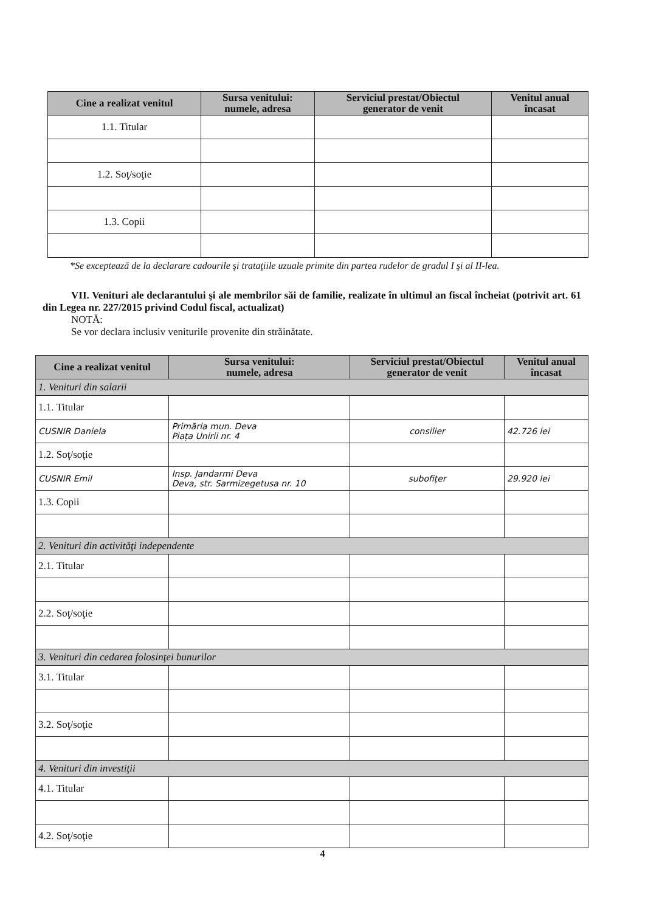| Cine a realizat venitul | Sursa venitului: numele, adresa | Serviciul prestat/Obiectul generator de venit | Venitul anual încasat |
| --- | --- | --- | --- |
| 1.1. Titular | | | |
| 1.2. Soţ/soţie | | | |
| 1.3. Copii | | | |
*Se exceptează de la declarare cadourile şi trataţiile uzuale primite din partea rudelor de gradul I şi al II-lea.
VII. Venituri ale declarantului şi ale membrilor săi de familie, realizate în ultimul an fiscal încheiat (potrivit art. 61 din Legea nr. 227/2015 privind Codul fiscal, actualizat)
NOTĂ:
Se vor declara inclusiv veniturile provenite din străinătate.
| Cine a realizat venitul | Sursa venitului: numele, adresa | Serviciul prestat/Obiectul generator de venit | Venitul anual încasat |
| --- | --- | --- | --- |
| 1. Venituri din salarii | | | |
| 1.1. Titular | | | |
| CUSNIR Daniela | Primăria mun. Deva Piața Unirii nr. 4 | consilier | 42.726 lei |
| 1.2. Soţ/soţie | | | |
| CUSNIR Emil | Insp. Jandarmi Deva Deva, str. Sarmizegetusa nr. 10 | subofițer | 29.920 lei |
| 1.3. Copii | | | |
| 2. Venituri din activităţi independente | | | |
| 2.1. Titular | | | |
| 2.2. Soţ/soţie | | | |
| 3. Venituri din cedarea folosinţei bunurilor | | | |
| 3.1. Titular | | | |
| 3.2. Soţ/soţie | | | |
| 4. Venituri din investiţii | | | |
| 4.1. Titular | | | |
| 4.2. Soţ/soţie | | | |
4